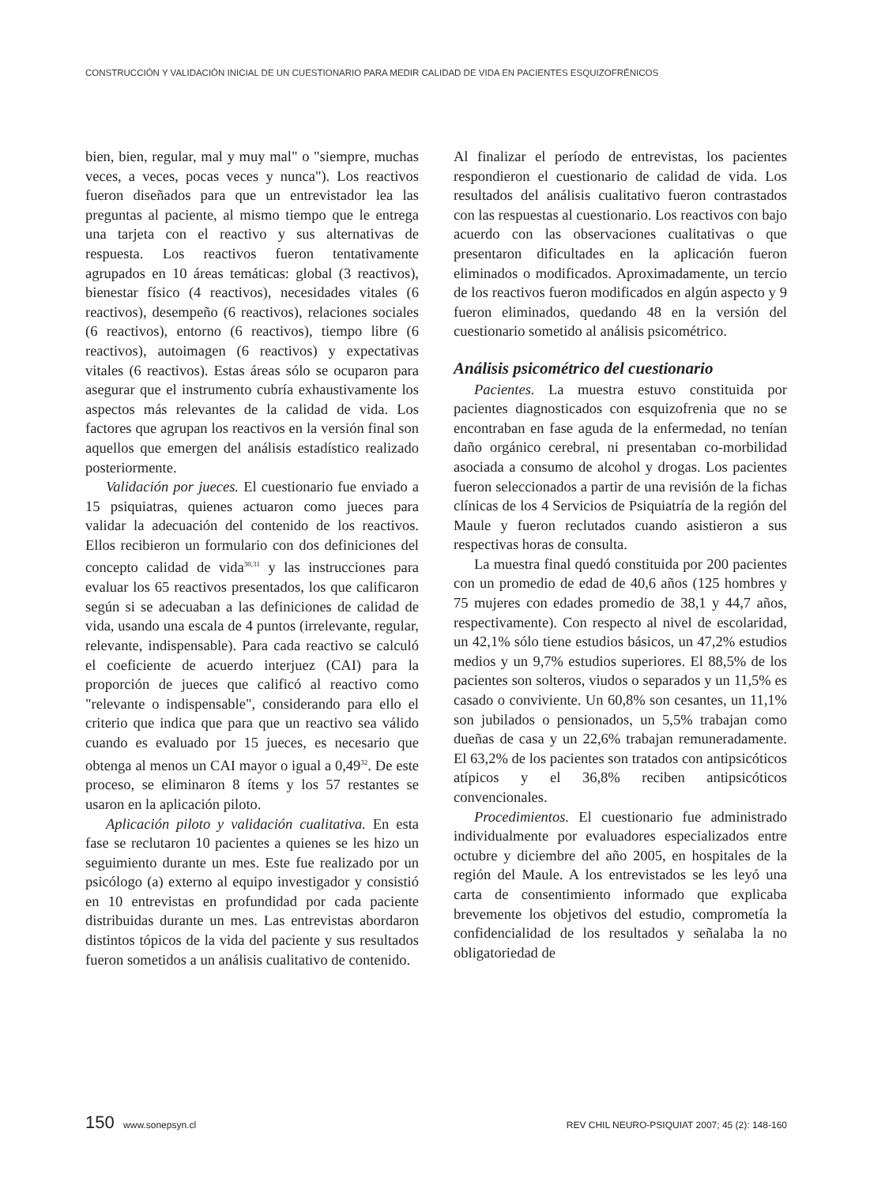CONSTRUCCIÓN Y VALIDACIÓN INICIAL DE UN CUESTIONARIO PARA MEDIR CALIDAD DE VIDA EN PACIENTES ESQUIZOFRÉNICOS
bien, bien, regular, mal y muy mal" o "siempre, muchas veces, a veces, pocas veces y nunca"). Los reactivos fueron diseñados para que un entrevistador lea las preguntas al paciente, al mismo tiempo que le entrega una tarjeta con el reactivo y sus alternativas de respuesta. Los reactivos fueron tentativamente agrupados en 10 áreas temáticas: global (3 reactivos), bienestar físico (4 reactivos), necesidades vitales (6 reactivos), desempeño (6 reactivos), relaciones sociales (6 reactivos), entorno (6 reactivos), tiempo libre (6 reactivos), autoimagen (6 reactivos) y expectativas vitales (6 reactivos). Estas áreas sólo se ocuparon para asegurar que el instrumento cubría exhaustivamente los aspectos más relevantes de la calidad de vida. Los factores que agrupan los reactivos en la versión final son aquellos que emergen del análisis estadístico realizado posteriormente.
Validación por jueces. El cuestionario fue enviado a 15 psiquiatras, quienes actuaron como jueces para validar la adecuación del contenido de los reactivos. Ellos recibieron un formulario con dos definiciones del concepto calidad de vida<sup>30,31</sup> y las instrucciones para evaluar los 65 reactivos presentados, los que calificaron según si se adecuaban a las definiciones de calidad de vida, usando una escala de 4 puntos (irrelevante, regular, relevante, indispensable). Para cada reactivo se calculó el coeficiente de acuerdo interjuez (CAI) para la proporción de jueces que calificó al reactivo como "relevante o indispensable", considerando para ello el criterio que indica que para que un reactivo sea válido cuando es evaluado por 15 jueces, es necesario que obtenga al menos un CAI mayor o igual a 0,49<sup>32</sup>. De este proceso, se eliminaron 8 ítems y los 57 restantes se usaron en la aplicación piloto.
Aplicación piloto y validación cualitativa. En esta fase se reclutaron 10 pacientes a quienes se les hizo un seguimiento durante un mes. Este fue realizado por un psicólogo (a) externo al equipo investigador y consistió en 10 entrevistas en profundidad por cada paciente distribuidas durante un mes. Las entrevistas abordaron distintos tópicos de la vida del paciente y sus resultados fueron sometidos a un análisis cualitativo de contenido.
Al finalizar el período de entrevistas, los pacientes respondieron el cuestionario de calidad de vida. Los resultados del análisis cualitativo fueron contrastados con las respuestas al cuestionario. Los reactivos con bajo acuerdo con las observaciones cualitativas o que presentaron dificultades en la aplicación fueron eliminados o modificados. Aproximadamente, un tercio de los reactivos fueron modificados en algún aspecto y 9 fueron eliminados, quedando 48 en la versión del cuestionario sometido al análisis psicométrico.
Análisis psicométrico del cuestionario
Pacientes. La muestra estuvo constituida por pacientes diagnosticados con esquizofrenia que no se encontraban en fase aguda de la enfermedad, no tenían daño orgánico cerebral, ni presentaban co-morbilidad asociada a consumo de alcohol y drogas. Los pacientes fueron seleccionados a partir de una revisión de la fichas clínicas de los 4 Servicios de Psiquiatría de la región del Maule y fueron reclutados cuando asistieron a sus respectivas horas de consulta.
La muestra final quedó constituida por 200 pacientes con un promedio de edad de 40,6 años (125 hombres y 75 mujeres con edades promedio de 38,1 y 44,7 años, respectivamente). Con respecto al nivel de escolaridad, un 42,1% sólo tiene estudios básicos, un 47,2% estudios medios y un 9,7% estudios superiores. El 88,5% de los pacientes son solteros, viudos o separados y un 11,5% es casado o conviviente. Un 60,8% son cesantes, un 11,1% son jubilados o pensionados, un 5,5% trabajan como dueñas de casa y un 22,6% trabajan remuneradamente. El 63,2% de los pacientes son tratados con antipsicóticos atípicos y el 36,8% reciben antipsicóticos convencionales.
Procedimientos. El cuestionario fue administrado individualmente por evaluadores especializados entre octubre y diciembre del año 2005, en hospitales de la región del Maule. A los entrevistados se les leyó una carta de consentimiento informado que explicaba brevemente los objetivos del estudio, comprometía la confidencialidad de los resultados y señalaba la no obligatoriedad de
150 www.sonepsyn.cl REV CHIL NEURO-PSIQUIAT 2007; 45 (2): 148-160